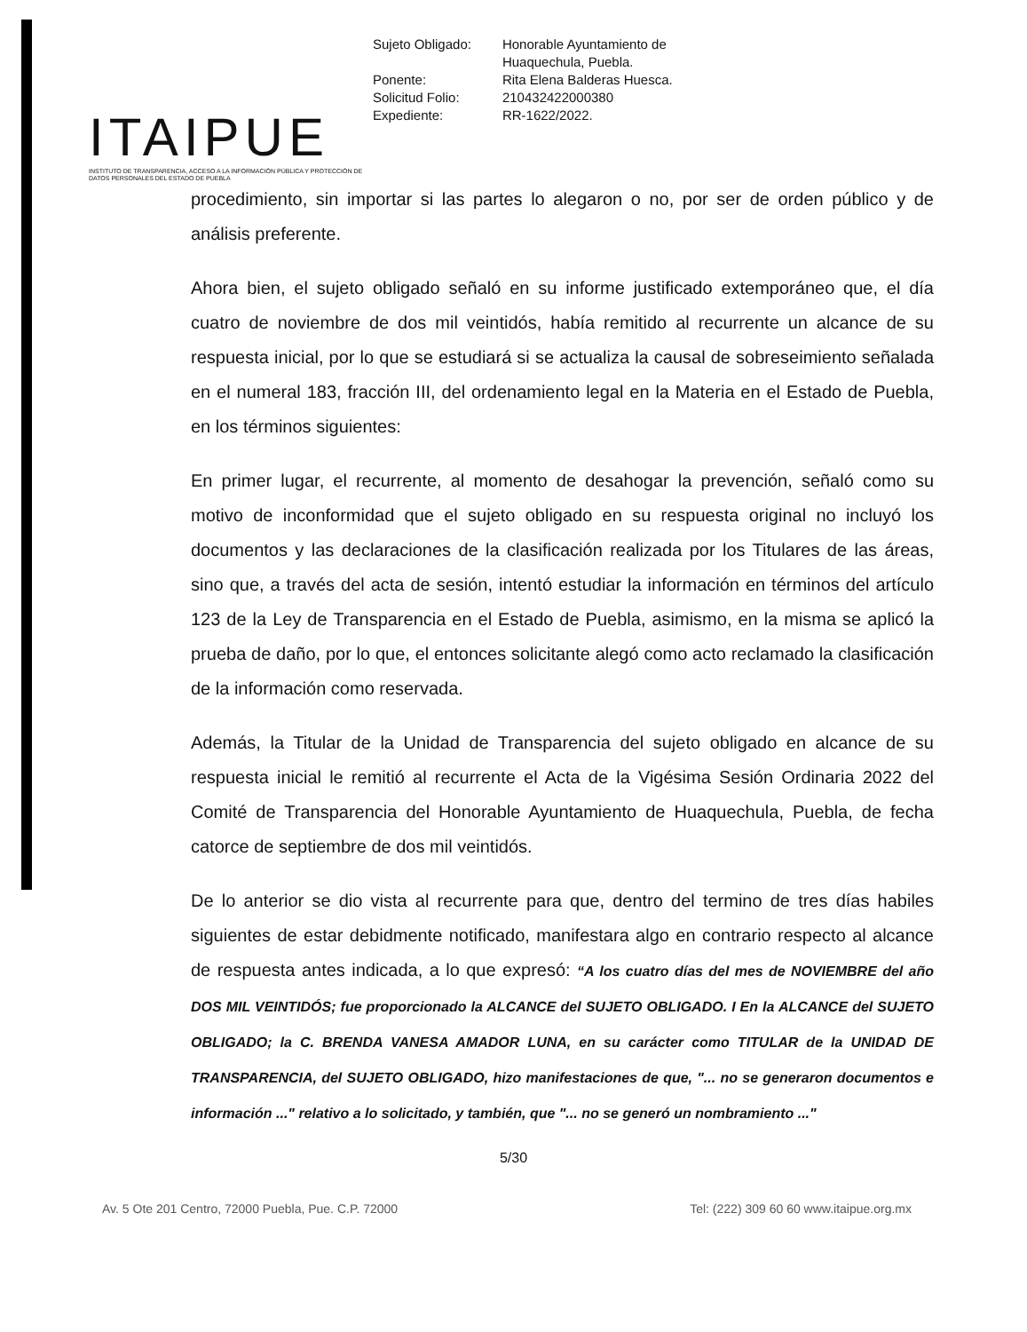ITAIPUE
INSTITUTO DE TRANSPARENCIA, ACCESO A LA INFORMACIÓN PÚBLICA Y PROTECCIÓN DE DATOS PERSONALES DEL ESTADO DE PUEBLA
| Sujeto Obligado: | Honorable Ayuntamiento de Huaquechula, Puebla. |
| Ponente: | Rita Elena Balderas Huesca. |
| Solicitud Folio: | 210432422000380 |
| Expediente: | RR-1622/2022. |
procedimiento, sin importar si las partes lo alegaron o no, por ser de orden público y de análisis preferente.
Ahora bien, el sujeto obligado señaló en su informe justificado extemporáneo que, el día cuatro de noviembre de dos mil veintidós, había remitido al recurrente un alcance de su respuesta inicial, por lo que se estudiará si se actualiza la causal de sobreseimiento señalada en el numeral 183, fracción III, del ordenamiento legal en la Materia en el Estado de Puebla, en los términos siguientes:
En primer lugar, el recurrente, al momento de desahogar la prevención, señaló como su motivo de inconformidad que el sujeto obligado en su respuesta original no incluyó los documentos y las declaraciones de la clasificación realizada por los Titulares de las áreas, sino que, a través del acta de sesión, intentó estudiar la información en términos del artículo 123 de la Ley de Transparencia en el Estado de Puebla, asimismo, en la misma se aplicó la prueba de daño, por lo que, el entonces solicitante alegó como acto reclamado la clasificación de la información como reservada.
Además, la Titular de la Unidad de Transparencia del sujeto obligado en alcance de su respuesta inicial le remitió al recurrente el Acta de la Vigésima Sesión Ordinaria 2022 del Comité de Transparencia del Honorable Ayuntamiento de Huaquechula, Puebla, de fecha catorce de septiembre de dos mil veintidós.
De lo anterior se dio vista al recurrente para que, dentro del termino de tres días habiles siguientes de estar debidmente notificado, manifestara algo en contrario respecto al alcance de respuesta antes indicada, a lo que expresó: “A los cuatro días del mes de NOVIEMBRE del año DOS MIL VEINTIDÓS; fue proporcionado la ALCANCE del SUJETO OBLIGADO. I En la ALCANCE del SUJETO OBLIGADO; la C. BRENDA VANESA AMADOR LUNA, en su carácter como TITULAR de la UNIDAD DE TRANSPARENCIA, del SUJETO OBLIGADO, hizo manifestaciones de que, "... no se generaron documentos e información ..." relativo a lo solicitado, y también, que "... no se generó un nombramiento ..."
5/30
Av. 5 Ote 201 Centro, 72000 Puebla, Pue. C.P. 72000 Tel: (222) 309 60 60 www.itaipue.org.mx